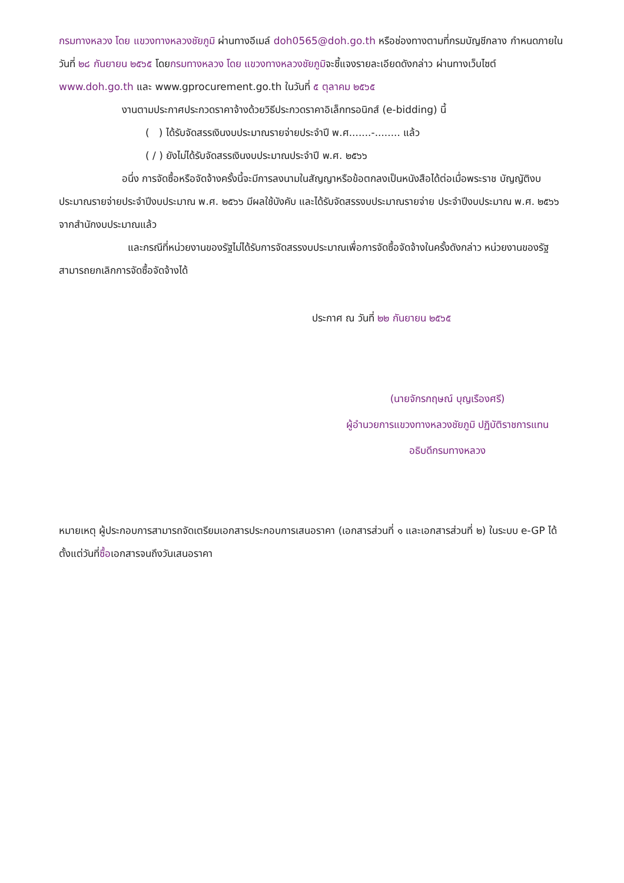กรมทางหลวง โดย แขวงทางหลวงชัยภูมิ ผ่านทางอีเมล์ doh0565@doh.go.th หรือช่องทางตามที่กรมบัญชีกลาง กำหนดภายในวันที่ ๒๘ กันยายน ๒๕๖๕ โดยกรมทางหลวง โดย แขวงทางหลวงชัยภูมิจะชี้แจงรายละเอียดดังกล่าว ผ่านทางเว็บไซต์ www.doh.go.th และ www.gprocurement.go.th ในวันที่ ๕ ตุลาคม ๒๕๖๕
งานตามประกาศประกวดราคาจ้างด้วยวิธีประกวดราคาอิเล็กทรอนิกส์ (e-bidding) นี้
( ) ได้รับจัดสรรเงินงบประมาณรายจ่ายประจำปี พ.ศ.......-........ แล้ว
( / ) ยังไม่ได้รับจัดสรรเงินงบประมาณประจำปี พ.ศ. ๒๕๖๖
อนึ่ง การจัดซื้อหรือจัดจ้างครั้งนี้จะมีการลงนามในสัญญาหรือข้อตกลงเป็นหนังสือได้ต่อเมื่อพระราช บัญญัติงบประมาณรายจ่ายประจำปีงบประมาณ พ.ศ. ๒๕๖๖ มีผลใช้บังคับ และได้รับจัดสรรงบประมาณรายจ่าย ประจำปีงบประมาณ พ.ศ. ๒๕๖๖ จากสำนักงบประมาณแล้ว
และกรณีที่หน่วยงานของรัฐไม่ได้รับการจัดสรรงบประมาณเพื่อการจัดซื้อจัดจ้างในครั้งดังกล่าว หน่วยงานของรัฐสามารถยกเลิกการจัดซื้อจัดจ้างได้
ประกาศ ณ วันที่ ๒๒ กันยายน ๒๕๖๕
(นายจักรกฤษณ์ บุญเรืองศรี)
ผู้อำนวยการแขวงทางหลวงชัยภูมิ ปฏิบัติราชการแทน
อธิบดีกรมทางหลวง
หมายเหตุ ผู้ประกอบการสามารถจัดเตรียมเอกสารประกอบการเสนอราคา (เอกสารส่วนที่ ๑ และเอกสารส่วนที่ ๒) ในระบบ e-GP ได้ตั้งแต่วันที่ซื้อเอกสารจนถึงวันเสนอราคา